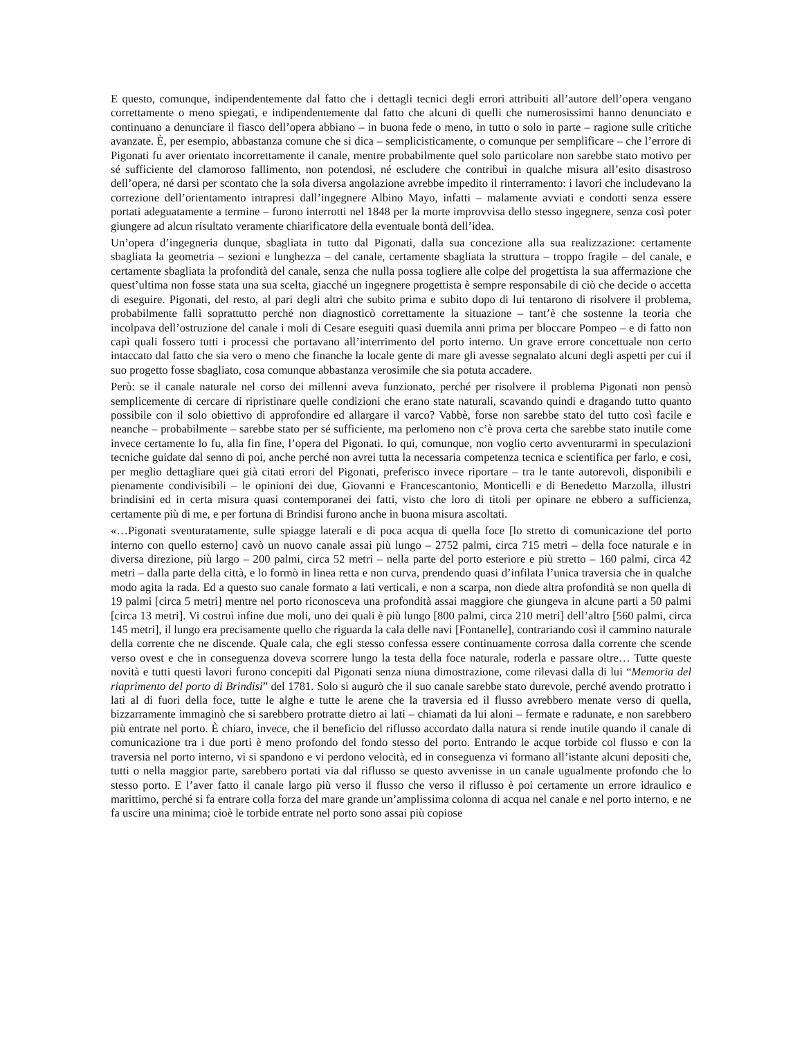E questo, comunque, indipendentemente dal fatto che i dettagli tecnici degli errori attribuiti all’autore dell’opera vengano correttamente o meno spiegati, e indipendentemente dal fatto che alcuni di quelli che numerosissimi hanno denunciato e continuano a denunciare il fiasco dell’opera abbiano – in buona fede o meno, in tutto o solo in parte – ragione sulle critiche avanzate. È, per esempio, abbastanza comune che si dica – semplicisticamente, o comunque per semplificare – che l’errore di Pigonati fu aver orientato incorrettamente il canale, mentre probabilmente quel solo particolare non sarebbe stato motivo per sé sufficiente del clamoroso fallimento, non potendosi, né escludere che contribuì in qualche misura all’esito disastroso dell’opera, né darsi per scontato che la sola diversa angolazione avrebbe impedito il rinterramento: i lavori che includevano la correzione dell’orientamento intrapresi dall’ingegnere Albino Mayo, infatti – malamente avviati e condotti senza essere portati adeguatamente a termine – furono interrotti nel 1848 per la morte improvvisa dello stesso ingegnere, senza così poter giungere ad alcun risultato veramente chiarificatore della eventuale bontà dell’idea.
Un’opera d’ingegneria dunque, sbagliata in tutto dal Pigonati, dalla sua concezione alla sua realizzazione: certamente sbagliata la geometria – sezioni e lunghezza – del canale, certamente sbagliata la struttura – troppo fragile – del canale, e certamente sbagliata la profondità del canale, senza che nulla possa togliere alle colpe del progettista la sua affermazione che quest’ultima non fosse stata una sua scelta, giacché un ingegnere progettista è sempre responsabile di ciò che decide o accetta di eseguire. Pigonati, del resto, al pari degli altri che subito prima e subito dopo di lui tentarono di risolvere il problema, probabilmente fallì soprattutto perché non diagnosticò correttamente la situazione – tant’è che sostenne la teoria che incolpava dell’ostruzione del canale i moli di Cesare eseguiti quasi duemila anni prima per bloccare Pompeo – e di fatto non capì quali fossero tutti i processi che portavano all’interrimento del porto interno. Un grave errore concettuale non certo intaccato dal fatto che sia vero o meno che finanche la locale gente di mare gli avesse segnalato alcuni degli aspetti per cui il suo progetto fosse sbagliato, cosa comunque abbastanza verosimile che sia potuta accadere.
Però: se il canale naturale nel corso dei millenni aveva funzionato, perché per risolvere il problema Pigonati non pensò semplicemente di cercare di ripristinare quelle condizioni che erano state naturali, scavando quindi e dragando tutto quanto possibile con il solo obiettivo di approfondire ed allargare il varco? Vabbè, forse non sarebbe stato del tutto così facile e neanche – probabilmente – sarebbe stato per sé sufficiente, ma perlomeno non c’è prova certa che sarebbe stato inutile come invece certamente lo fu, alla fin fine, l’opera del Pigonati. Io qui, comunque, non voglio certo avventurarmi in speculazioni tecniche guidate dal senno di poi, anche perché non avrei tutta la necessaria competenza tecnica e scientifica per farlo, e così, per meglio dettagliare quei già citati errori del Pigonati, preferisco invece riportare – tra le tante autorevoli, disponibili e pienamente condivisibili – le opinioni dei due, Giovanni e Francescantonio, Monticelli e di Benedetto Marzolla, illustri brindisini ed in certa misura quasi contemporanei dei fatti, visto che loro di titoli per opinare ne ebbero a sufficienza, certamente più di me, e per fortuna di Brindisi furono anche in buona misura ascoltati.
«…Pigonati sventuratamente, sulle spiagge laterali e di poca acqua di quella foce [lo stretto di comunicazione del porto interno con quello esterno] cavò un nuovo canale assai più lungo – 2752 palmi, circa 715 metri – della foce naturale e in diversa direzione, più largo – 200 palmi, circa 52 metri – nella parte del porto esteriore e più stretto – 160 palmi, circa 42 metri – dalla parte della città, e lo formò in linea retta e non curva, prendendo quasi d’infilata l’unica traversia che in qualche modo agita la rada. Ed a questo suo canale formato a lati verticali, e non a scarpa, non diede altra profondità se non quella di 19 palmi [circa 5 metri] mentre nel porto riconosceva una profondità assai maggiore che giungeva in alcune parti a 50 palmi [circa 13 metri]. Vi costruì infine due moli, uno dei quali è più lungo [800 palmi, circa 210 metri] dell’altro [560 palmi, circa 145 metri], il lungo era precisamente quello che riguarda la cala delle navi [Fontanelle], contrariando così il cammino naturale della corrente che ne discende. Quale cala, che egli stesso confessa essere continuamente corrosa dalla corrente che scende verso ovest e che in conseguenza doveva scorrere lungo la testa della foce naturale, roderla e passare oltre… Tutte queste novità e tutti questi lavori furono concepiti dal Pigonati senza niuna dimostrazione, come rilevasi dalla di lui “Memoria del riaprimento del porto di Brindisi” del 1781. Solo si augurò che il suo canale sarebbe stato durevole, perché avendo protratto i lati al di fuori della foce, tutte le alghe e tutte le arene che la traversia ed il flusso avrebbero menate verso di quella, bizzarramente immaginò che si sarebbero protratte dietro ai lati – chiamati da lui aloni – fermate e radunate, e non sarebbero più entrate nel porto. È chiaro, invece, che il beneficio del riflusso accordato dalla natura si rende inutile quando il canale di comunicazione tra i due porti è meno profondo del fondo stesso del porto. Entrando le acque torbide col flusso e con la traversia nel porto interno, vi si spandono e vi perdono velocità, ed in conseguenza vi formano all’istante alcuni depositi che, tutti o nella maggior parte, sarebbero portati via dal riflusso se questo avvenisse in un canale ugualmente profondo che lo stesso porto. E l’aver fatto il canale largo più verso il flusso che verso il riflusso è poi certamente un errore idraulico e marittimo, perché si fa entrare colla forza del mare grande un’amplissima colonna di acqua nel canale e nel porto interno, e ne fa uscire una minima; cioè le torbide entrate nel porto sono assai più copiose